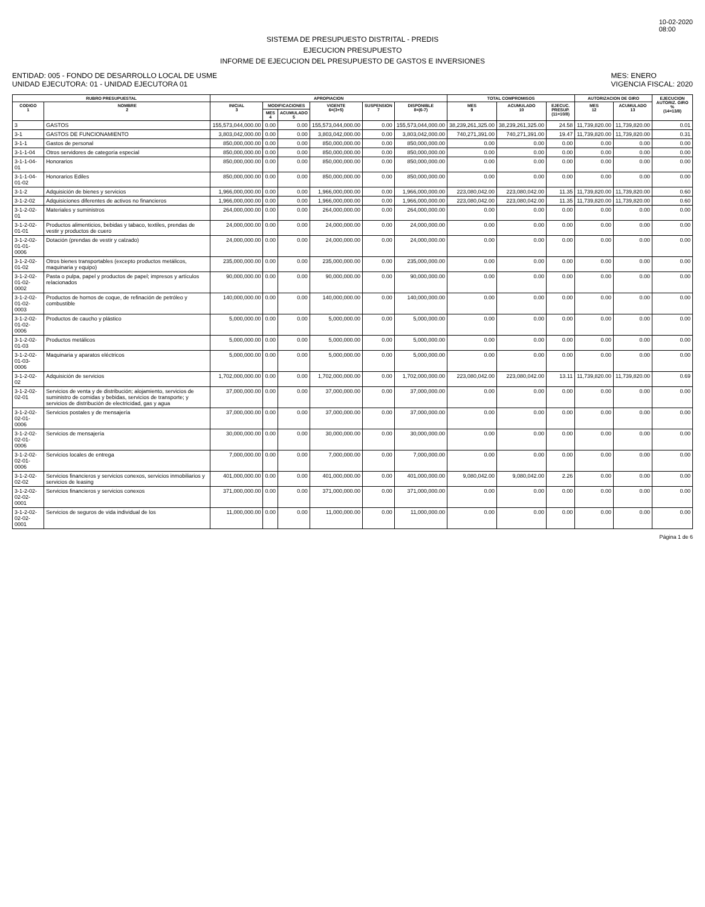10-02-2020
08:00
SISTEMA DE PRESUPUESTO DISTRITAL - PREDIS
EJECUCION PRESUPUESTO
INFORME DE EJECUCION DEL PRESUPUESTO DE GASTOS E INVERSIONES
ENTIDAD: 005 - FONDO DE DESARROLLO LOCAL DE USME
UNIDAD EJECUTORA: 01 - UNIDAD EJECUTORA 01
MES: ENERO
VIGENCIA FISCAL: 2020
| RUBRO PRESUPUESTAL | | APROPIACION | | | | | | TOTAL COMPROMISOS | | | AUTORIZACION DE GIRO | | EJECUCION AUTORIZ. GIRO % (14=13/8) |
| --- | --- | --- | --- | --- | --- | --- | --- | --- | --- | --- | --- | --- | --- |
| CODIGO 1 | NOMBRE 2 | INICIAL 3 | MODIFICACIONES | | VIGENTE 6=(3+5) | SUSPENSION 7 | DISPONIBLE 8=(6-7) | MES 9 | ACUMULADO 10 | EJECUC. PRESUP. (11=10/8) | MES 12 | ACUMULADO 13 | |
| | | | MES 4 | ACUMULADO 5 | | | | | | | | | |
| 3 | GASTOS | 155,573,044,000.00 | 0.00 | 0.00 | 155,573,044,000.00 | 0.00 | 155,573,044,000.00 | 38,239,261,325.00 | 38,239,261,325.00 | 24.58 | 11,739,820.00 | 11,739,820.00 | 0.01 |
| 3-1 | GASTOS DE FUNCIONAMIENTO | 3,803,042,000.00 | 0.00 | 0.00 | 3,803,042,000.00 | 0.00 | 3,803,042,000.00 | 740,271,391.00 | 740,271,391.00 | 19.47 | 11,739,820.00 | 11,739,820.00 | 0.31 |
| 3-1-1 | Gastos de personal | 850,000,000.00 | 0.00 | 0.00 | 850,000,000.00 | 0.00 | 850,000,000.00 | 0.00 | 0.00 | 0.00 | 0.00 | 0.00 | 0.00 |
| 3-1-1-04 | Otros servidores de categoría especial | 850,000,000.00 | 0.00 | 0.00 | 850,000,000.00 | 0.00 | 850,000,000.00 | 0.00 | 0.00 | 0.00 | 0.00 | 0.00 | 0.00 |
| 3-1-1-04-01 | Honorarios | 850,000,000.00 | 0.00 | 0.00 | 850,000,000.00 | 0.00 | 850,000,000.00 | 0.00 | 0.00 | 0.00 | 0.00 | 0.00 | 0.00 |
| 3-1-1-04-01-02 | Honorarios Ediles | 850,000,000.00 | 0.00 | 0.00 | 850,000,000.00 | 0.00 | 850,000,000.00 | 0.00 | 0.00 | 0.00 | 0.00 | 0.00 | 0.00 |
| 3-1-2 | Adquisición de bienes y servicios | 1,966,000,000.00 | 0.00 | 0.00 | 1,966,000,000.00 | 0.00 | 1,966,000,000.00 | 223,080,042.00 | 223,080,042.00 | 11.35 | 11,739,820.00 | 11,739,820.00 | 0.60 |
| 3-1-2-02 | Adquisiciones diferentes de activos no financieros | 1,966,000,000.00 | 0.00 | 0.00 | 1,966,000,000.00 | 0.00 | 1,966,000,000.00 | 223,080,042.00 | 223,080,042.00 | 11.35 | 11,739,820.00 | 11,739,820.00 | 0.60 |
| 3-1-2-02-01 | Materiales y suministros | 264,000,000.00 | 0.00 | 0.00 | 264,000,000.00 | 0.00 | 264,000,000.00 | 0.00 | 0.00 | 0.00 | 0.00 | 0.00 | 0.00 |
| 3-1-2-02-01-01 | Productos alimenticios, bebidas y tabaco, textiles, prendas de vestir y productos de cuero | 24,000,000.00 | 0.00 | 0.00 | 24,000,000.00 | 0.00 | 24,000,000.00 | 0.00 | 0.00 | 0.00 | 0.00 | 0.00 | 0.00 |
| 3-1-2-02-01-01-0006 | Dotación (prendas de vestir y calzado) | 24,000,000.00 | 0.00 | 0.00 | 24,000,000.00 | 0.00 | 24,000,000.00 | 0.00 | 0.00 | 0.00 | 0.00 | 0.00 | 0.00 |
| 3-1-2-02-01-02 | Otros bienes transportables (excepto productos metálicos, maquinaria y equipo) | 235,000,000.00 | 0.00 | 0.00 | 235,000,000.00 | 0.00 | 235,000,000.00 | 0.00 | 0.00 | 0.00 | 0.00 | 0.00 | 0.00 |
| 3-1-2-02-01-02-0002 | Pasta o pulpa, papel y productos de papel; impresos y artículos relacionados | 90,000,000.00 | 0.00 | 0.00 | 90,000,000.00 | 0.00 | 90,000,000.00 | 0.00 | 0.00 | 0.00 | 0.00 | 0.00 | 0.00 |
| 3-1-2-02-01-02-0003 | Productos de hornos de coque, de refinación de petróleo y combustible | 140,000,000.00 | 0.00 | 0.00 | 140,000,000.00 | 0.00 | 140,000,000.00 | 0.00 | 0.00 | 0.00 | 0.00 | 0.00 | 0.00 |
| 3-1-2-02-01-02-0006 | Productos de caucho y plástico | 5,000,000.00 | 0.00 | 0.00 | 5,000,000.00 | 0.00 | 5,000,000.00 | 0.00 | 0.00 | 0.00 | 0.00 | 0.00 | 0.00 |
| 3-1-2-02-01-03 | Productos metálicos | 5,000,000.00 | 0.00 | 0.00 | 5,000,000.00 | 0.00 | 5,000,000.00 | 0.00 | 0.00 | 0.00 | 0.00 | 0.00 | 0.00 |
| 3-1-2-02-01-03-0006 | Maquinaria y aparatos eléctricos | 5,000,000.00 | 0.00 | 0.00 | 5,000,000.00 | 0.00 | 5,000,000.00 | 0.00 | 0.00 | 0.00 | 0.00 | 0.00 | 0.00 |
| 3-1-2-02-02 | Adquisición de servicios | 1,702,000,000.00 | 0.00 | 0.00 | 1,702,000,000.00 | 0.00 | 1,702,000,000.00 | 223,080,042.00 | 223,080,042.00 | 13.11 | 11,739,820.00 | 11,739,820.00 | 0.69 |
| 3-1-2-02-02-01 | Servicios de venta y de distribución; alojamiento, servicios de suministro de comidas y bebidas, servicios de transporte; y servicios de distribución de electricidad, gas y agua | 37,000,000.00 | 0.00 | 0.00 | 37,000,000.00 | 0.00 | 37,000,000.00 | 0.00 | 0.00 | 0.00 | 0.00 | 0.00 | 0.00 |
| 3-1-2-02-02-01-0006 | Servicios postales y de mensajería | 37,000,000.00 | 0.00 | 0.00 | 37,000,000.00 | 0.00 | 37,000,000.00 | 0.00 | 0.00 | 0.00 | 0.00 | 0.00 | 0.00 |
| 3-1-2-02-02-01-0006 | Servicios de mensajería | 30,000,000.00 | 0.00 | 0.00 | 30,000,000.00 | 0.00 | 30,000,000.00 | 0.00 | 0.00 | 0.00 | 0.00 | 0.00 | 0.00 |
| 3-1-2-02-02-01-0006 | Servicios locales de entrega | 7,000,000.00 | 0.00 | 0.00 | 7,000,000.00 | 0.00 | 7,000,000.00 | 0.00 | 0.00 | 0.00 | 0.00 | 0.00 | 0.00 |
| 3-1-2-02-02-02 | Servicios financieros y servicios conexos, servicios inmobiliarios y servicios de leasing | 401,000,000.00 | 0.00 | 0.00 | 401,000,000.00 | 0.00 | 401,000,000.00 | 9,080,042.00 | 9,080,042.00 | 2.26 | 0.00 | 0.00 | 0.00 |
| 3-1-2-02-02-02-0001 | Servicios financieros y servicios conexos | 371,000,000.00 | 0.00 | 0.00 | 371,000,000.00 | 0.00 | 371,000,000.00 | 0.00 | 0.00 | 0.00 | 0.00 | 0.00 | 0.00 |
| 3-1-2-02-02-02-0001 | Servicios de seguros de vida individual de los | 11,000,000.00 | 0.00 | 0.00 | 11,000,000.00 | 0.00 | 11,000,000.00 | 0.00 | 0.00 | 0.00 | 0.00 | 0.00 | 0.00 |
Página 1 de 6